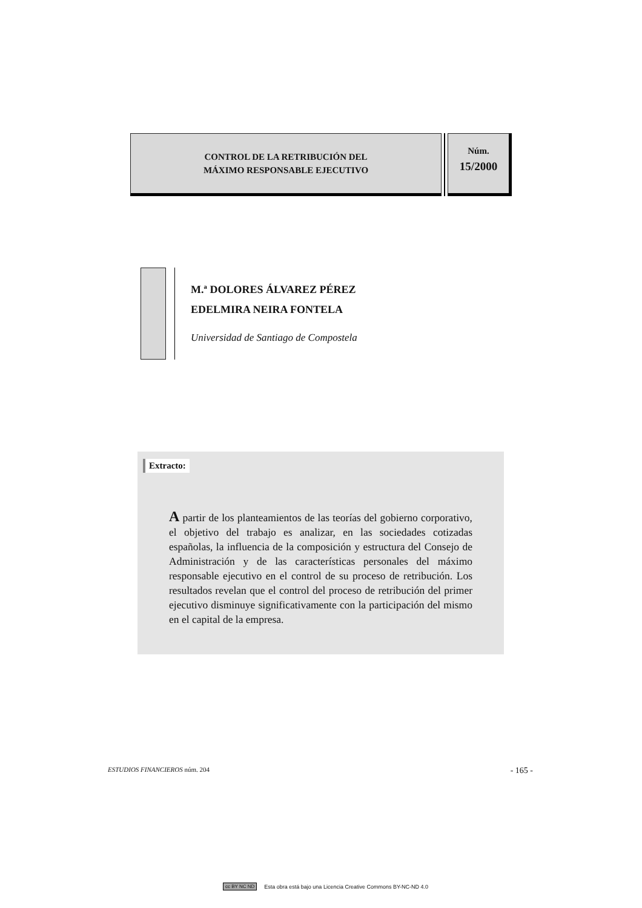CONTROL DE LA RETRIBUCIÓN DEL
MÁXIMO RESPONSABLE EJECUTIVO
Núm.
15/2000
M.ª DOLORES ÁLVAREZ PÉREZ
EDELMIRA NEIRA FONTELA
Universidad de Santiago de Compostela
Extracto:
A partir de los planteamientos de las teorías del gobierno corporativo, el objetivo del trabajo es analizar, en las sociedades cotizadas españolas, la influencia de la composición y estructura del Consejo de Administración y de las características personales del máximo responsable ejecutivo en el control de su proceso de retribución. Los resultados revelan que el control del proceso de retribución del primer ejecutivo disminuye significativamente con la participación del mismo en el capital de la empresa.
ESTUDIOS FINANCIEROS núm. 204 - 165 -
cc BY NC ND Esta obra está bajo una Licencia Creative Commons BY-NC-ND 4.0